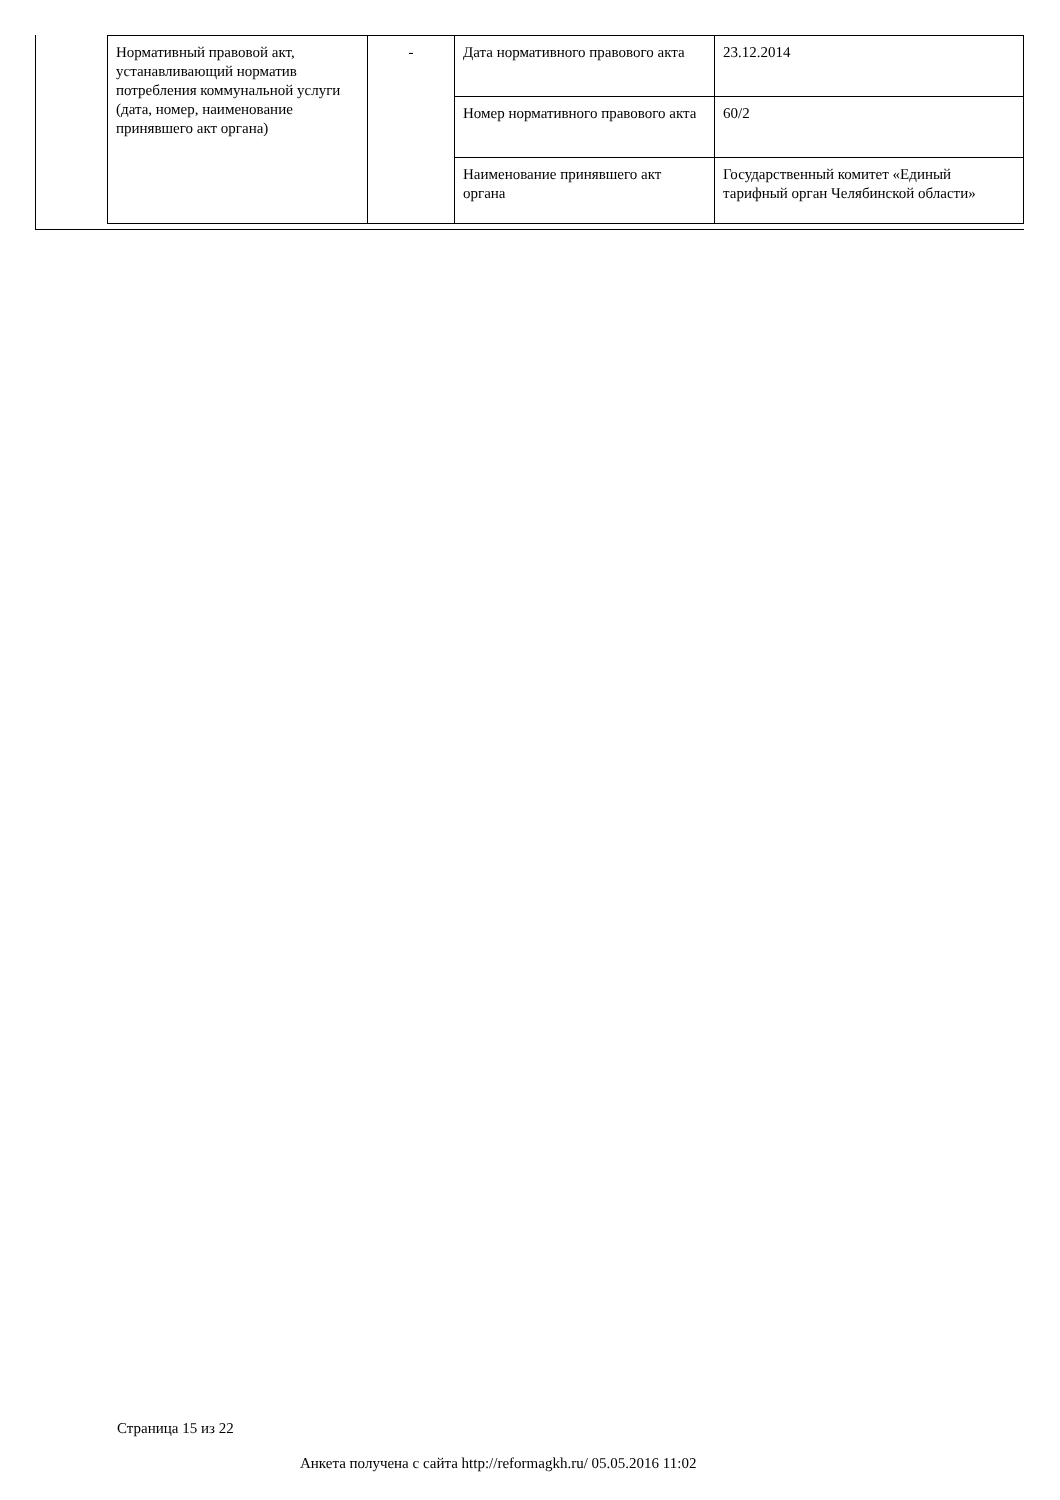| Нормативный правовой акт, устанавливающий норматив потребления коммунальной услуги (дата, номер, наименование принявшего акт органа) | - | Дата нормативного правового акта | 23.12.2014 |
| | | Номер нормативного правового акта | 60/2 |
| | | Наименование принявшего акт органа | Государственный комитет «Единый тарифный орган Челябинской области» |
Страница 15 из 22
Анкета получена с сайта http://reformagkh.ru/ 05.05.2016 11:02